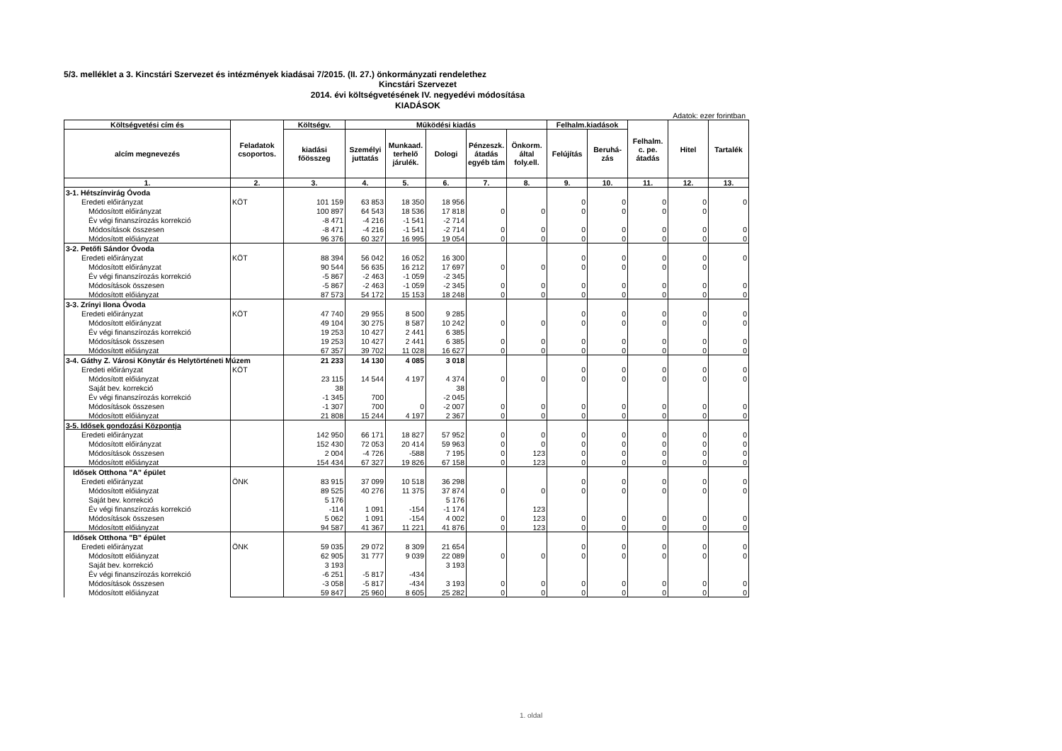5/3. melléklet a 3. Kincstári Szervezet és intézmények kiadásai 7/2015. (II. 27.) önkormányzati rendelethez
Kincstári Szervezet
2014. évi költségvetésének IV. negyedévi módosítása
KIADÁSOK
Adatok: ezer forintban
| Költségvetési cím és | Feladatok csoportos. | Költségv. | Működési kiadás | | | | | Felhalm.kiadások | | Felhalm. c. pe. átadás | Hitel | Tartalék |
| --- | --- | --- | --- | --- | --- | --- | --- | --- | --- | --- | --- | --- |
| alcím megnevezés | | kiadási főösszeg | Személyi juttatás | Munkaad. terhelő járulék. | Dologi | Pénzeszk. átadás egyéb tám | Önkorm. által foly.ell. | Felújítás | Beruhá- zás | | | |
| 1. | 2. | 3. | 4. | 5. | 6. | 7. | 8. | 9. | 10. | 11. | 12. | 13. |
| 3-1. Hétszínvirág Óvoda | | | | | | | | | | | | |
| Eredeti előirányzat | KÖT | 101 159 | 63 853 | 18 350 | 18 956 | | | 0 | 0 | 0 | 0 | 0 |
| Módosított előirányzat | | 100 897 | 64 543 | 18 536 | 17 818 | 0 | 0 | 0 | 0 | 0 | 0 | |
| Év végi finanszírozás korrekció | | -8 471 | -4 216 | -1 541 | -2 714 | | | | | | | |
| Módosítások összesen | | -8 471 | -4 216 | -1 541 | -2 714 | 0 | 0 | 0 | 0 | 0 | 0 | 0 |
| Módosított előiányzat | | 96 376 | 60 327 | 16 995 | 19 054 | 0 | 0 | 0 | 0 | 0 | 0 | 0 |
| 3-2. Petőfi Sándor Óvoda | | | | | | | | | | | | |
| Eredeti előirányzat | KÖT | 88 394 | 56 042 | 16 052 | 16 300 | | | 0 | 0 | 0 | 0 | 0 |
| Módosított előirányzat | | 90 544 | 56 635 | 16 212 | 17 697 | 0 | 0 | 0 | 0 | 0 | 0 | |
| Év végi finanszírozás korrekció | | -5 867 | -2 463 | -1 059 | -2 345 | | | | | | | |
| Módosítások összesen | | -5 867 | -2 463 | -1 059 | -2 345 | 0 | 0 | 0 | 0 | 0 | 0 | 0 |
| Módosított előiányzat | | 87 573 | 54 172 | 15 153 | 18 248 | 0 | 0 | 0 | 0 | 0 | 0 | 0 |
| 3-3. Zrínyi Ilona Óvoda | | | | | | | | | | | | |
| Eredeti előirányzat | KÖT | 47 740 | 29 955 | 8 500 | 9 285 | | | 0 | 0 | 0 | 0 | 0 |
| Módosított előirányzat | | 49 104 | 30 275 | 8 587 | 10 242 | 0 | 0 | 0 | 0 | 0 | 0 | 0 |
| Év végi finanszírozás korrekció | | 19 253 | 10 427 | 2 441 | 6 385 | | | | | | | |
| Módosítások összesen | | 19 253 | 10 427 | 2 441 | 6 385 | 0 | 0 | 0 | 0 | 0 | 0 | 0 |
| Módosított előiányzat | | 67 357 | 39 702 | 11 028 | 16 627 | 0 | 0 | 0 | 0 | 0 | 0 | 0 |
| 3-4. Gáthy Z. Városi Könytár és Helytörténeti Múzem | | 21 233 | 14 130 | 4 085 | 3 018 | | | | | | | |
| Eredeti előirányzat | KÖT | | | | | | | 0 | 0 | 0 | 0 | 0 |
| Módosított előiányzat | | 23 115 | 14 544 | 4 197 | 4 374 | 0 | 0 | 0 | 0 | 0 | 0 | 0 |
| Saját bev. korrekció | | 38 | | | 38 | | | | | | | |
| Év végi finanszírozás korrekció | | -1 345 | 700 | | -2 045 | | | | | | | |
| Módosítások összesen | | -1 307 | 700 | 0 | -2 007 | 0 | 0 | 0 | 0 | 0 | 0 | 0 |
| Módosított előiányzat | | 21 808 | 15 244 | 4 197 | 2 367 | 0 | 0 | 0 | 0 | 0 | 0 | 0 |
| 3-5. Idősek gondozási Központja | | | | | | | | | | | | |
| Eredeti előirányzat | | 142 950 | 66 171 | 18 827 | 57 952 | 0 | 0 | 0 | 0 | 0 | 0 | 0 |
| Módosított előirányzat | | 152 430 | 72 053 | 20 414 | 59 963 | 0 | 0 | 0 | 0 | 0 | 0 | 0 |
| Módosítások összesen | | 2 004 | -4 726 | -588 | 7 195 | 0 | 123 | 0 | 0 | 0 | 0 | 0 |
| Módosított előiányzat | | 154 434 | 67 327 | 19 826 | 67 158 | 0 | 123 | 0 | 0 | 0 | 0 | 0 |
| Idősek Otthona "A" épület | | | | | | | | | | | | |
| Eredeti előirányzat | ÖNK | 83 915 | 37 099 | 10 518 | 36 298 | | | 0 | 0 | 0 | 0 | 0 |
| Módosított előiányzat | | 89 525 | 40 276 | 11 375 | 37 874 | 0 | 0 | 0 | 0 | 0 | 0 | 0 |
| Saját bev. korrekció | | 5 176 | | | 5 176 | | | | | | | |
| Év végi finanszírozás korrekció | | -114 | 1 091 | -154 | -1 174 | | 123 | | | | | |
| Módosítások összesen | | 5 062 | 1 091 | -154 | 4 002 | 0 | 123 | 0 | 0 | 0 | 0 | 0 |
| Módosított előiányzat | | 94 587 | 41 367 | 11 221 | 41 876 | 0 | 123 | 0 | 0 | 0 | 0 | 0 |
| Idősek Otthona "B" épület | | | | | | | | | | | | |
| Eredeti előirányzat | ÖNK | 59 035 | 29 072 | 8 309 | 21 654 | | | 0 | 0 | 0 | 0 | 0 |
| Módosított előiányzat | | 62 905 | 31 777 | 9 039 | 22 089 | 0 | 0 | 0 | 0 | 0 | 0 | 0 |
| Saját bev. korrekció | | 3 193 | | | 3 193 | | | | | | | |
| Év végi finanszírozás korrekció | | -6 251 | -5 817 | -434 | | | | | | | | |
| Módosítások összesen | | -3 058 | -5 817 | -434 | 3 193 | 0 | 0 | 0 | 0 | 0 | 0 | 0 |
| Módosított előiányzat | | 59 847 | 25 960 | 8 605 | 25 282 | 0 | 0 | 0 | 0 | 0 | 0 | 0 |
1. oldal